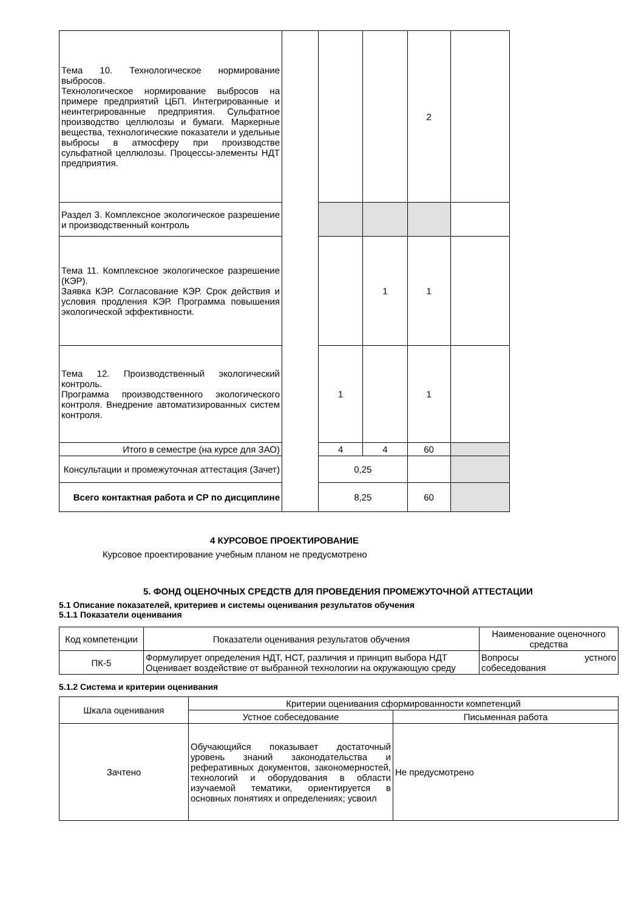| Тема 10. Технологическое нормирование выбросов. Технологическое нормирование выбросов на примере предприятий ЦБП. Интегрированные и неинтегрированные предприятия. Сульфатное производство целлюлозы и бумаги. Маркерные вещества, технологические показатели и удельные выбросы в атмосферу при производстве сульфатной целлюлозы. Процессы-элементы НДТ предприятия. | | | | 2 | |
| Раздел 3. Комплексное экологическое разрешение и производственный контроль | | | | | |
| Тема 11. Комплексное экологическое разрешение (КЭР). Заявка КЭР. Согласование КЭР. Срок действия и условия продления КЭР. Программа повышения экологической эффективности. | | | 1 | 1 | |
| Тема 12. Производственный экологический контроль. Программа производственного экологического контроля. Внедрение автоматизированных систем контроля. | | 1 | | 1 | |
| Итого в семестре (на курсе для ЗАО) | | 4 | 4 | 60 | |
| Консультации и промежуточная аттестация (Зачет) | | 0,25 | | | |
| Всего контактная работа и СР по дисциплине | | 8,25 | | 60 | |
4 КУРСОВОЕ ПРОЕКТИРОВАНИЕ
Курсовое проектирование учебным планом не предусмотрено
5. ФОНД ОЦЕНОЧНЫХ СРЕДСТВ ДЛЯ ПРОВЕДЕНИЯ ПРОМЕЖУТОЧНОЙ АТТЕСТАЦИИ
5.1 Описание показателей, критериев и системы оценивания результатов обучения
5.1.1 Показатели оценивания
| Код компетенции | Показатели оценивания результатов обучения | Наименование оценочного средства |
| --- | --- | --- |
| ПК-5 | Формулирует определения НДТ, НСТ, различия и принцип выбора НДТ Оценивает воздействие от выбранной технологии на окружающую среду | Вопросы устного собеседования |
5.1.2 Система и критерии оценивания
| Шкала оценивания | Критерии оценивания сформированности компетенций | |
| --- | --- | --- |
| | Устное собеседование | Письменная работа |
| Зачтено | Обучающийся показывает достаточный уровень знаний законодательства и реферативных документов, закономерностей, технологий и оборудования в области изучаемой тематики, ориентируется в основных понятиях и определениях; усвоил | Не предусмотрено |